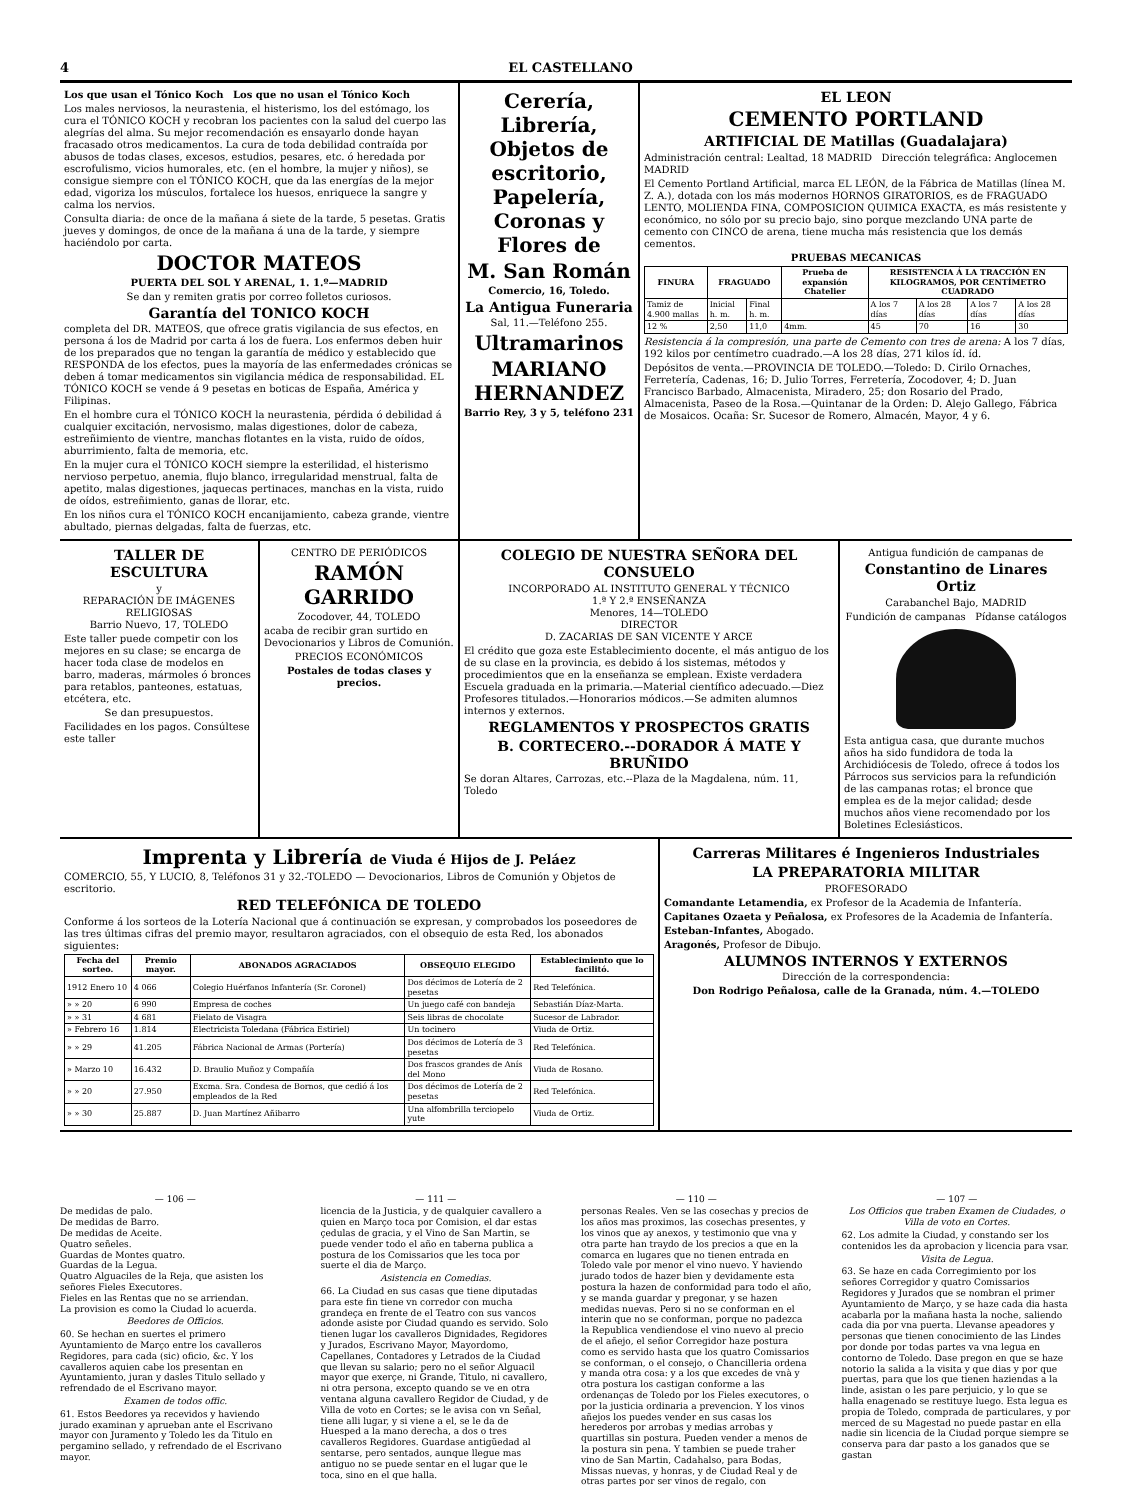4 EL CASTELLANO
Los que usan el Tónico Koch Los que no usan el Tónico Koch
Los males nerviosos, la neurastenia, el histerismo, los del estómago, los cura el TÓNICO KOCH y recobran los pacientes con la salud del cuerpo las alegrías del alma. Su mejor recomendación es ensayarlo donde hayan fracasado otros medicamentos. La cura de toda debilidad contraída por abusos de todas clases, excesos, estudios, pesares, etc. ó heredada por escrofulismo, vicios humorales, etc. (en el hombre, la mujer y niños), se consigue siempre con el TÓNICO KOCH, que da las energías de la mejor edad, vigoriza los músculos, fortalece los huesos, enriquece la sangre y calma los nervios.
Consulta diaria: de once de la mañana á siete de la tarde, 5 pesetas. Gratis jueves y domingos, de once de la mañana á una de la tarde, y siempre haciéndolo por carta.
DOCTOR MATEOS
PUERTA DEL SOL Y ARENAL, 1. 1.º—MADRID
Se dan y remiten gratis por correo folletos curiosos.
Garantía del TONICO KOCH
completa del DR. MATEOS, que ofrece gratis vigilancia de sus efectos, en persona á los de Madrid por carta á los de fuera. Los enfermos deben huir de los preparados que no tengan la garantía de médico y establecido que RESPONDA de los efectos, pues la mayoría de las enfermedades crónicas se deben á tomar medicamentos sin vigilancia médica de responsabilidad. EL TÓNICO KOCH se vende á 9 pesetas en boticas de España, América y Filipinas.
En el hombre cura el TÓNICO KOCH la neurastenia, pérdida ó debilidad á cualquier excitación, nervosismo, malas digestiones, dolor de cabeza, estreñimiento de vientre, manchas flotantes en la vista, ruido de oídos, aburrimiento, falta de memoria, etc.
En la mujer cura el TÓNICO KOCH siempre la esterilidad, el histerismo nervioso perpetuo, anemia, flujo blanco, irregularidad menstrual, falta de apetito, malas digestiones, jaquecas pertinaces, manchas en la vista, ruido de oídos, estreñimiento, ganas de llorar, etc.
En los niños cura el TÓNICO KOCH encanijamiento, cabeza grande, vientre abultado, piernas delgadas, falta de fuerzas, etc.
Cerería, Librería, Objetos de escritorio, Papelería, Coronas y Flores de
M. San Román
Comercio, 16, Toledo.
La Antigua Funeraria
Sal, 11.—Teléfono 255.
Ultramarinos
MARIANO HERNANDEZ
Barrio Rey, 3 y 5, teléfono 231
EL LEON
CEMENTO PORTLAND
ARTIFICIAL DE Matillas (Guadalajara)
Administración central: Lealtad, 18 MADRID Dirección telegráfica: Anglocemen MADRID
El Cemento Portland Artificial, marca EL LEÓN, de la Fábrica de Matillas (línea M. Z. A.), dotada con los más modernos HORNOS GIRATORIOS, es de FRAGUADO LENTO, MOLIENDA FINA, COMPOSICION QUIMICA EXACTA, es más resistente y económico, no sólo por su precio bajo, sino porque mezclando UNA parte de cemento con CINCO de arena, tiene mucha más resistencia que los demás cementos.
PRUEBAS MECANICAS
| FINURA | FRAGUADO | | Prueba de expansión Chatelier | RESISTENCIA Á LA TRACCIÓN EN KILOGRAMOS, POR CENTÍMETRO CUADRADO | | | |
| --- | --- | --- | --- | --- | --- | --- | --- |
| Tamiz de 4.900 mallas | Inicial h. m. | Final h. m. | | A los 7 días | A los 28 días | A los 7 días | A los 28 días |
| 12 % | 2,50 | 11,0 | 4mm. | 45 | 70 | 16 | 30 |
Resistencia á la compresión, una parte de Cemento con tres de arena: A los 7 días, 192 kilos por centímetro cuadrado.—A los 28 días, 271 kilos íd. íd.
Depósitos de venta.—PROVINCIA DE TOLEDO.—Toledo: D. Cirilo Ornaches, Ferretería, Cadenas, 16; D. Julio Torres, Ferretería, Zocodover, 4; D. Juan Francisco Barbado, Almacenista, Miradero, 25; don Rosario del Prado, Almacenista, Paseo de la Rosa.—Quintanar de la Orden: D. Alejo Gallego, Fábrica de Mosaicos. Ocaña: Sr. Sucesor de Romero, Almacén, Mayor, 4 y 6.
TALLER DE ESCULTURA
y
REPARACIÓN DE IMÁGENES RELIGIOSAS
Barrio Nuevo, 17, TOLEDO
Este taller puede competir con los mejores en su clase; se encarga de hacer toda clase de modelos en barro, maderas, mármoles ó bronces para retablos, panteones, estatuas, etcétera, etc.
Se dan presupuestos.
Facilidades en los pagos. Consúltese este taller
CENTRO DE PERIÓDICOS
RAMÓN GARRIDO
Zocodover, 44, TOLEDO
acaba de recibir gran surtido en Devocionarios y Libros de Comunión.
PRECIOS ECONÓMICOS
Postales de todas clases y precios.
COLEGIO DE NUESTRA SEÑORA DEL CONSUELO
INCORPORADO AL INSTITUTO GENERAL Y TÉCNICO
1.ª Y 2.ª ENSEÑANZA
Menores, 14—TOLEDO
DIRECTOR
D. ZACARIAS DE SAN VICENTE Y ARCE
El crédito que goza este Establecimiento docente, el más antiguo de los de su clase en la provincia, es debido á los sistemas, métodos y procedimientos que en la enseñanza se emplean. Existe verdadera Escuela graduada en la primaria.—Material científico adecuado.—Diez Profesores titulados.—Honorarios módicos.—Se admiten alumnos internos y externos.
REGLAMENTOS Y PROSPECTOS GRATIS
B. CORTECERO.--DORADOR Á MATE Y BRUÑIDO
Se doran Altares, Carrozas, etc.--Plaza de la Magdalena, núm. 11, Toledo
Antigua fundición de campanas de
Constantino de Linares Ortiz
Carabanchel Bajo, MADRID
Fundición de campanas Pídanse catálogos
Esta antigua casa, que durante muchos años ha sido fundidora de toda la Archidiócesis de Toledo, ofrece á todos los Párrocos sus servicios para la refundición de las campanas rotas; el bronce que emplea es de la mejor calidad; desde muchos años viene recomendado por los Boletines Eclesiásticos.
Imprenta y Librería de Viuda é Hijos de J. Peláez
COMERCIO, 55, Y LUCIO, 8, Teléfonos 31 y 32.-TOLEDO — Devocionarios, Libros de Comunión y Objetos de escritorio.
RED TELEFÓNICA DE TOLEDO
Conforme á los sorteos de la Lotería Nacional que á continuación se expresan, y comprobados los poseedores de las tres últimas cifras del premio mayor, resultaron agraciados, con el obsequio de esta Red, los abonados siguientes:
| Fecha del sorteo. | Premio mayor. | ABONADOS AGRACIADOS | OBSEQUIO ELEGIDO | Establecimiento que lo facilitó. |
| --- | --- | --- | --- | --- |
| 1912 Enero 10 | 4 066 | Colegio Huérfanos Infantería (Sr. Coronel) | Dos décimos de Lotería de 2 pesetas | Red Telefónica. |
| » » 20 | 6 990 | Empresa de coches | Un juego café con bandeja | Sebastián Díaz-Marta. |
| » » 31 | 4 681 | Fielato de Visagra | Seis libras de chocolate | Sucesor de Labrador. |
| » Febrero 16 | 1.814 | Electricista Toledana (Fábrica Estiriel) | Un tocinero | Viuda de Ortiz. |
| » » 29 | 41.205 | Fábrica Nacional de Armas (Portería) | Dos décimos de Lotería de 3 pesetas | Red Telefónica. |
| » Marzo 10 | 16.432 | D. Braulio Muñoz y Compañía | Dos frascos grandes de Anís del Mono | Viuda de Rosano. |
| » » 20 | 27.950 | Excma. Sra. Condesa de Bornos, que cedió á los empleados de la Red | Dos décimos de Lotería de 2 pesetas | Red Telefónica. |
| » » 30 | 25.887 | D. Juan Martínez Añibarro | Una alfombrilla terciopelo yute | Viuda de Ortiz. |
Carreras Militares é Ingenieros Industriales
LA PREPARATORIA MILITAR
PROFESORADO
Comandante Letamendia, ex Profesor de la Academia de Infantería.
Capitanes Ozaeta y Peñalosa, ex Profesores de la Academia de Infantería.
Esteban-Infantes, Abogado.
Aragonés, Profesor de Dibujo.
ALUMNOS INTERNOS Y EXTERNOS
Dirección de la correspondencia:
Don Rodrigo Peñalosa, calle de la Granada, núm. 4.—TOLEDO
— 106 —
De medidas de palo.
De medidas de Barro.
De medidas de Aceite.
Quatro señeles.
Guardas de Montes quatro.
Guardas de la Legua.
Quatro Alguaciles de la Reja, que asisten los señores Fieles Executores.
Fieles en las Rentas que no se arriendan.
La provision es como la Ciudad lo acuerda.
Beedores de Officios.
60. Se hechan en suertes el primero Ayuntamiento de Março entre los cavalleros Regidores, para cada (sic) oficio, &c. Y los cavalleros aquien cabe los presentan en Ayuntamiento, juran y dasles Titulo sellado y refrendado de el Escrivano mayor.
Examen de todos offic.
61. Estos Beedores ya recevidos y haviendo jurado examinan y aprueban ante el Escrivano mayor con Juramento y Toledo les da Titulo en pergamino sellado, y refrendado de el Escrivano mayor.
— 111 —
licencia de la Justicia, y de qualquier cavallero a quien en Março toca por Comision, el dar estas çedulas de gracia, y el Vino de San Martin, se puede vender todo el año en taberna publica a postura de los Comissarios que les toca por suerte el dia de Março.
Asistencia en Comedias.
66. La Ciudad en sus casas que tiene diputadas para este fin tiene vn corredor con mucha grandeça en frente de el Teatro con sus vancos adonde asiste por Ciudad quando es servido. Solo tienen lugar los cavalleros Dignidades, Regidores y Jurados, Escrivano Mayor, Mayordomo, Capellanes, Contadores y Letrados de la Ciudad que llevan su salario; pero no el señor Alguacil mayor que exerçe, ni Grande, Titulo, ni cavallero, ni otra persona, excepto quando se ve en otra ventana alguna cavallero Regidor de Ciudad, y de Villa de voto en Cortes; se le avisa con vn Señal, tiene alli lugar, y si viene a el, se le da de Huesped a la mano derecha, a dos o tres cavalleros Regidores. Guardase antigüedad al sentarse, pero sentados, aunque llegue mas antiguo no se puede sentar en el lugar que le toca, sino en el que halla.
— 110 —
personas Reales. Ven se las cosechas y precios de los años mas proximos, las cosechas presentes, y los vinos que ay anexos, y testimonio que vna y otra parte han traydo de los precios a que en la comarca en lugares que no tienen entrada en Toledo vale por menor el vino nuevo. Y haviendo jurado todos de hazer bien y devidamente esta postura la hazen de conformidad para todo el año, y se manda guardar y pregonar, y se hazen medidas nuevas. Pero si no se conforman en el interin que no se conforman, porque no padezca la Republica vendiendose el vino nuevo al precio de el añejo, el señor Corregidor haze postura como es servido hasta que los quatro Comissarios se conforman, o el consejo, o Chancilleria ordena y manda otra cosa: y a los que excedes de vnà y otra postura los castigan conforme a las ordenanças de Toledo por los Fieles executores, o por la justicia ordinaria a prevencion. Y los vinos añejos los puedes vender en sus casas los herederos por arrobas y medias arrobas y quartillas sin postura. Pueden vender a menos de la postura sin pena. Y tambien se puede traher vino de San Martin, Cadahalso, para Bodas, Missas nuevas, y honras, y de Ciudad Real y de otras partes por ser vinos de regalo, con
— 107 —
Los Officios que traben Examen de Ciudades, o Villa de voto en Cortes.
62. Los admite la Ciudad, y constando ser los contenidos les da aprobacion y licencia para vsar.
Visita de Legua.
63. Se haze en cada Corregimiento por los señores Corregidor y quatro Comissarios Regidores y Jurados que se nombran el primer Ayuntamiento de Março, y se haze cada dia hasta acabarla por la mañana hasta la noche, saliendo cada dia por vna puerta. Llevanse apeadores y personas que tienen conocimiento de las Lindes por donde por todas partes va vna legua en contorno de Toledo. Dase pregon en que se haze notorio la salida a la visita y que dias y por que puertas, para que los que tienen haziendas a la linde, asistan o les pare perjuicio, y lo que se halla enagenado se restituye luego. Esta legua es propia de Toledo, comprada de particulares, y por merced de su Magestad no puede pastar en ella nadie sin licencia de la Ciudad porque siempre se conserva para dar pasto a los ganados que se gastan